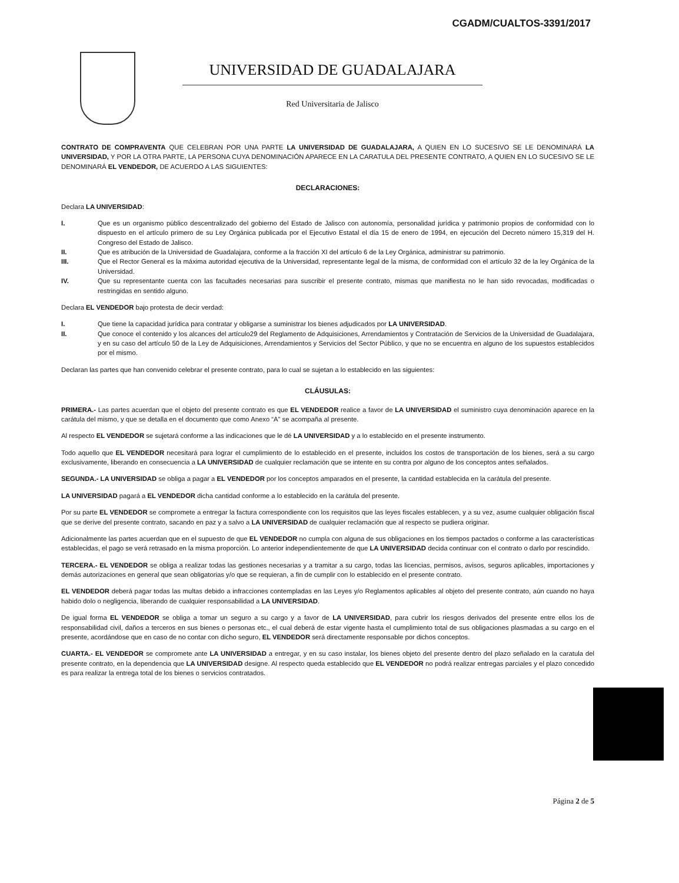CGADM/CUALTOS-3391/2017
UNIVERSIDAD DE GUADALAJARA
Red Universitaria de Jalisco
CONTRATO DE COMPRAVENTA QUE CELEBRAN POR UNA PARTE LA UNIVERSIDAD DE GUADALAJARA, A QUIEN EN LO SUCESIVO SE LE DENOMINARÁ LA UNIVERSIDAD, Y POR LA OTRA PARTE, LA PERSONA CUYA DENOMINACIÓN APARECE EN LA CARATULA DEL PRESENTE CONTRATO, A QUIEN EN LO SUCESIVO SE LE DENOMINARÁ EL VENDEDOR, DE ACUERDO A LAS SIGUIENTES:
DECLARACIONES:
Declara LA UNIVERSIDAD:
I. Que es un organismo público descentralizado del gobierno del Estado de Jalisco con autonomía, personalidad jurídica y patrimonio propios de conformidad con lo dispuesto en el artículo primero de su Ley Orgánica publicada por el Ejecutivo Estatal el día 15 de enero de 1994, en ejecución del Decreto número 15,319 del H. Congreso del Estado de Jalisco.
II. Que es atribución de la Universidad de Guadalajara, conforme a la fracción XI del artículo 6 de la Ley Orgánica, administrar su patrimonio.
III. Que el Rector General es la máxima autoridad ejecutiva de la Universidad, representante legal de la misma, de conformidad con el artículo 32 de la ley Orgánica de la Universidad.
IV. Que su representante cuenta con las facultades necesarias para suscribir el presente contrato, mismas que manifiesta no le han sido revocadas, modificadas o restringidas en sentido alguno.
Declara EL VENDEDOR bajo protesta de decir verdad:
I. Que tiene la capacidad jurídica para contratar y obligarse a suministrar los bienes adjudicados por LA UNIVERSIDAD.
II. Que conoce el contenido y los alcances del artículo29 del Reglamento de Adquisiciones, Arrendamientos y Contratación de Servicios de la Universidad de Guadalajara, y en su caso del artículo 50 de la Ley de Adquisiciones, Arrendamientos y Servicios del Sector Público, y que no se encuentra en alguno de los supuestos establecidos por el mismo.
Declaran las partes que han convenido celebrar el presente contrato, para lo cual se sujetan a lo establecido en las siguientes:
CLÁUSULAS:
PRIMERA.- Las partes acuerdan que el objeto del presente contrato es que EL VENDEDOR realice a favor de LA UNIVERSIDAD el suministro cuya denominación aparece en la carátula del mismo, y que se detalla en el documento que como Anexo “A” se acompaña al presente.
Al respecto EL VENDEDOR se sujetará conforme a las indicaciones que le dé LA UNIVERSIDAD y a lo establecido en el presente instrumento.
Todo aquello que EL VENDEDOR necesitará para lograr el cumplimiento de lo establecido en el presente, incluidos los costos de transportación de los bienes, será a su cargo exclusivamente, liberando en consecuencia a LA UNIVERSIDAD de cualquier reclamación que se intente en su contra por alguno de los conceptos antes señalados.
SEGUNDA.- LA UNIVERSIDAD se obliga a pagar a EL VENDEDOR por los conceptos amparados en el presente, la cantidad establecida en la carátula del presente.
LA UNIVERSIDAD pagará a EL VENDEDOR dicha cantidad conforme a lo establecido en la carátula del presente.
Por su parte EL VENDEDOR se compromete a entregar la factura correspondiente con los requisitos que las leyes fiscales establecen, y a su vez, asume cualquier obligación fiscal que se derive del presente contrato, sacando en paz y a salvo a LA UNIVERSIDAD de cualquier reclamación que al respecto se pudiera originar.
Adicionalmente las partes acuerdan que en el supuesto de que EL VENDEDOR no cumpla con alguna de sus obligaciones en los tiempos pactados o conforme a las características establecidas, el pago se verá retrasado en la misma proporción. Lo anterior independientemente de que LA UNIVERSIDAD decida continuar con el contrato o darlo por rescindido.
TERCERA.- EL VENDEDOR se obliga a realizar todas las gestiones necesarias y a tramitar a su cargo, todas las licencias, permisos, avisos, seguros aplicables, importaciones y demás autorizaciones en general que sean obligatorias y/o que se requieran, a fin de cumplir con lo establecido en el presente contrato.
EL VENDEDOR deberá pagar todas las multas debido a infracciones contempladas en las Leyes y/o Reglamentos aplicables al objeto del presente contrato, aún cuando no haya habido dolo o negligencia, liberando de cualquier responsabilidad a LA UNIVERSIDAD.
De igual forma EL VENDEDOR se obliga a tomar un seguro a su cargo y a favor de LA UNIVERSIDAD, para cubrir los riesgos derivados del presente entre ellos los de responsabilidad civil, daños a terceros en sus bienes o personas etc., el cual deberá de estar vigente hasta el cumplimiento total de sus obligaciones plasmadas a su cargo en el presente, acordándose que en caso de no contar con dicho seguro, EL VENDEDOR será directamente responsable por dichos conceptos.
CUARTA.- EL VENDEDOR se compromete ante LA UNIVERSIDAD a entregar, y en su caso instalar, los bienes objeto del presente dentro del plazo señalado en la caratula del presente contrato, en la dependencia que LA UNIVERSIDAD designe. Al respecto queda establecido que EL VENDEDOR no podrá realizar entregas parciales y el plazo concedido es para realizar la entrega total de los bienes o servicios contratados.
Página 2 de 5